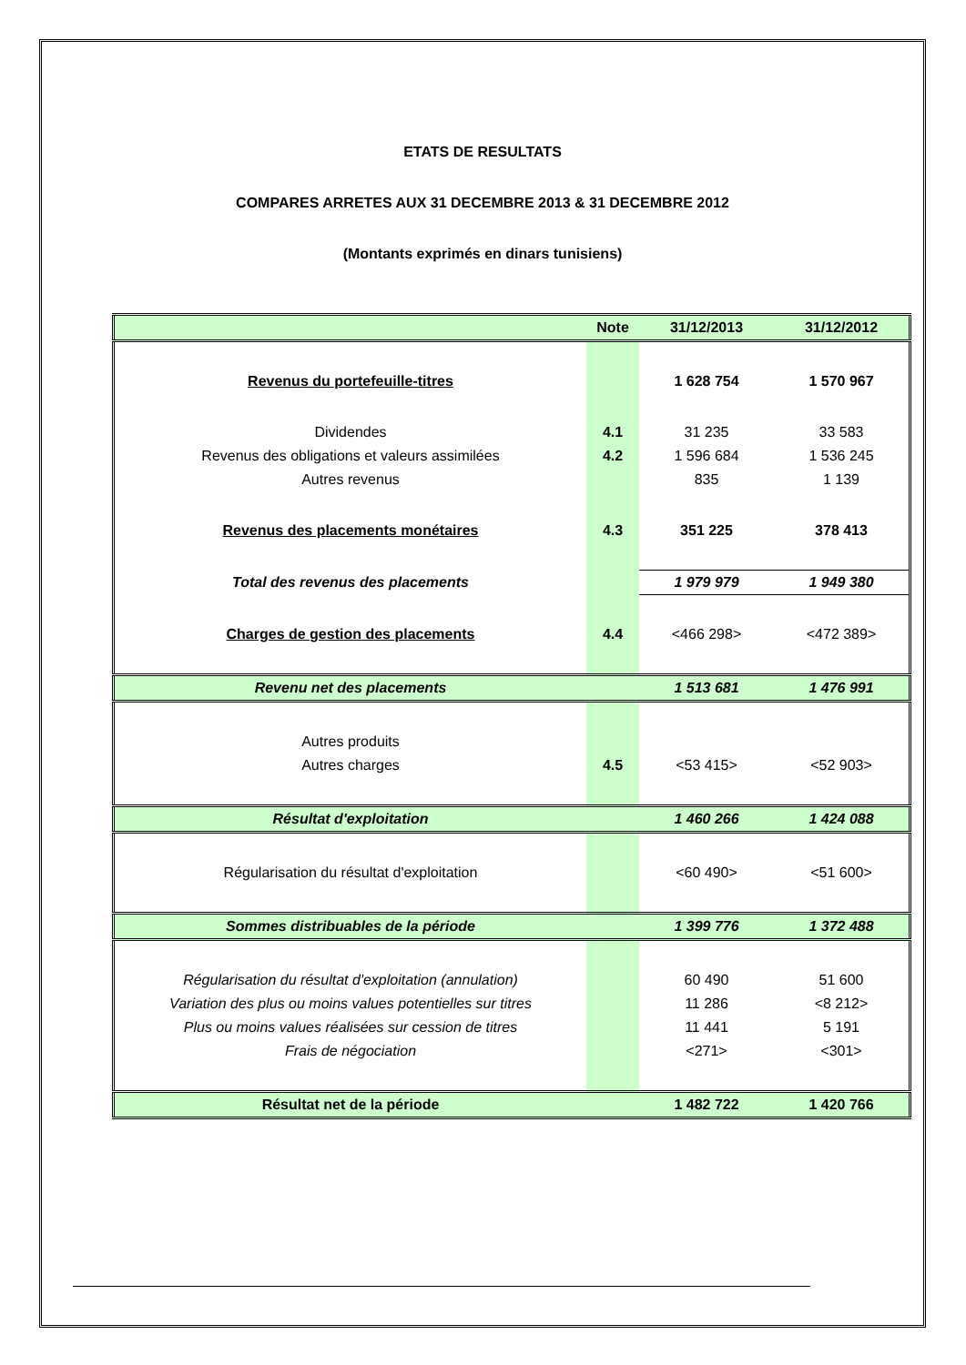ETATS DE RESULTATS
COMPARES ARRETES AUX 31 DECEMBRE 2013 & 31 DECEMBRE 2012
(Montants exprimés en dinars tunisiens)
| | Note | 31/12/2013 | 31/12/2012 |
| --- | --- | --- | --- |
| Revenus du portefeuille-titres | | 1 628 754 | 1 570 967 |
| Dividendes | 4.1 | 31 235 | 33 583 |
| Revenus des obligations et valeurs assimilées | 4.2 | 1 596 684 | 1 536 245 |
| Autres revenus | | 835 | 1 139 |
| Revenus des placements monétaires | 4.3 | 351 225 | 378 413 |
| Total des revenus des placements | | 1 979 979 | 1 949 380 |
| Charges de gestion des placements | 4.4 | <466 298> | <472 389> |
| Revenu net des placements | | 1 513 681 | 1 476 991 |
| Autres produits | | | |
| Autres charges | 4.5 | <53 415> | <52 903> |
| Résultat d'exploitation | | 1 460 266 | 1 424 088 |
| Régularisation du résultat d'exploitation | | <60 490> | <51 600> |
| Sommes distribuables de la période | | 1 399 776 | 1 372 488 |
| Régularisation du résultat d'exploitation (annulation) | | 60 490 | 51 600 |
| Variation des plus ou moins values potentielles sur titres | | 11 286 | <8 212> |
| Plus ou moins values réalisées sur cession de titres | | 11 441 | 5 191 |
| Frais de négociation | | <271> | <301> |
| Résultat net de la période | | 1 482 722 | 1 420 766 |